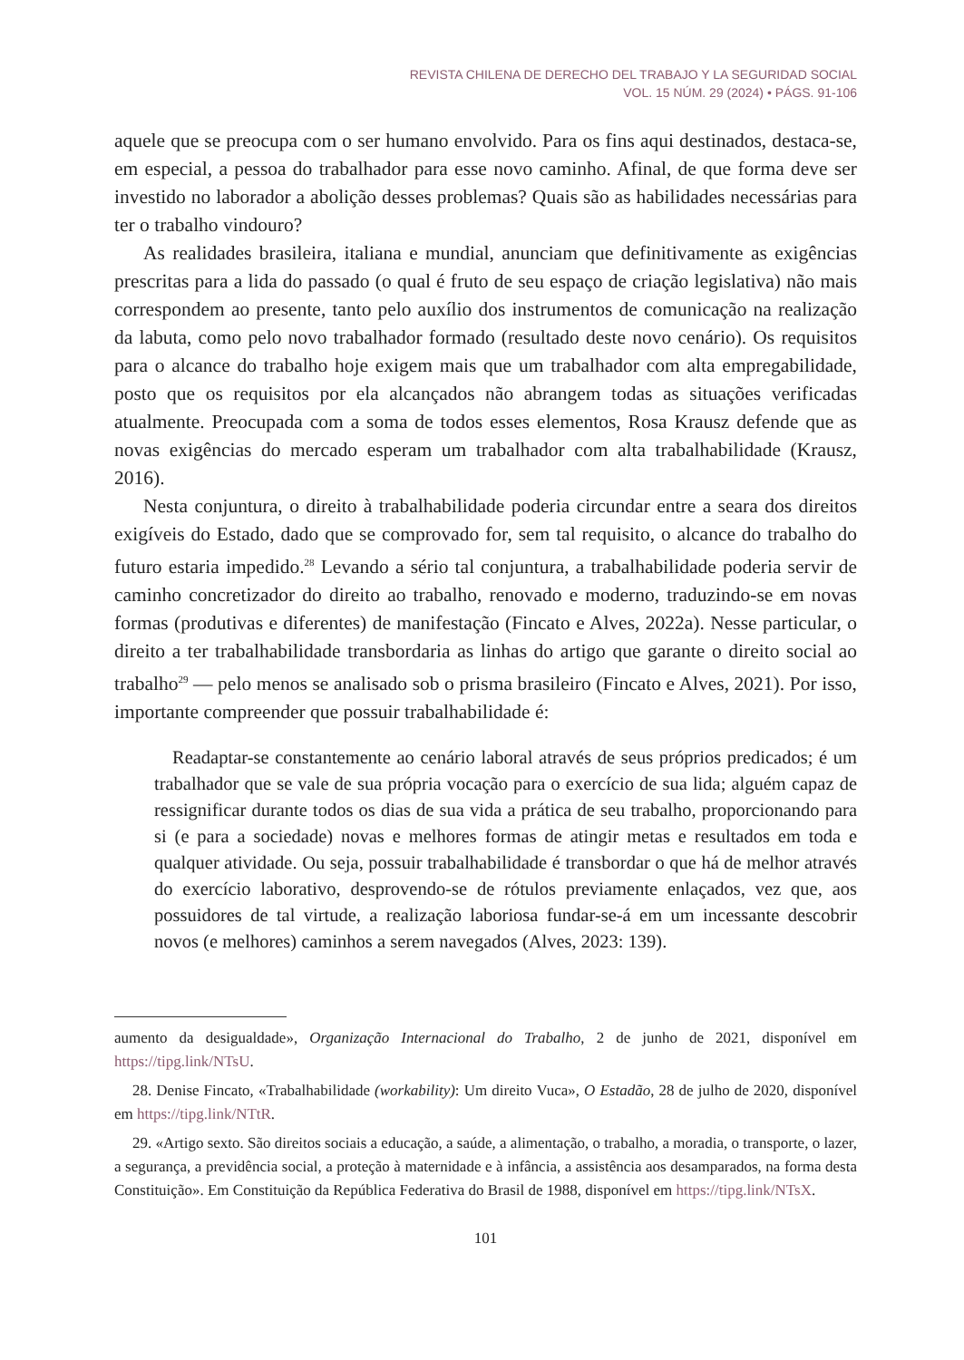REVISTA CHILENA DE DERECHO DEL TRABAJO Y LA SEGURIDAD SOCIAL
VOL. 15 NÚM. 29 (2024) • PÁGS. 91-106
aquele que se preocupa com o ser humano envolvido. Para os fins aqui destinados, destaca-se, em especial, a pessoa do trabalhador para esse novo caminho. Afinal, de que forma deve ser investido no laborador a abolição desses problemas? Quais são as habilidades necessárias para ter o trabalho vindouro?
As realidades brasileira, italiana e mundial, anunciam que definitivamente as exigências prescritas para a lida do passado (o qual é fruto de seu espaço de criação legislativa) não mais correspondem ao presente, tanto pelo auxílio dos instrumentos de comunicação na realização da labuta, como pelo novo trabalhador formado (resultado deste novo cenário). Os requisitos para o alcance do trabalho hoje exigem mais que um trabalhador com alta empregabilidade, posto que os requisitos por ela alcançados não abrangem todas as situações verificadas atualmente. Preocupada com a soma de todos esses elementos, Rosa Krausz defende que as novas exigências do mercado esperam um trabalhador com alta trabalhabilidade (Krausz, 2016).
Nesta conjuntura, o direito à trabalhabilidade poderia circundar entre a seara dos direitos exigíveis do Estado, dado que se comprovado for, sem tal requisito, o alcance do trabalho do futuro estaria impedido.<sup>28</sup> Levando a sério tal conjuntura, a trabalhabilidade poderia servir de caminho concretizador do direito ao trabalho, renovado e moderno, traduzindo-se em novas formas (produtivas e diferentes) de manifestação (Fincato e Alves, 2022a). Nesse particular, o direito a ter trabalhabilidade transbordaria as linhas do artigo que garante o direito social ao trabalho<sup>29</sup> — pelo menos se analisado sob o prisma brasileiro (Fincato e Alves, 2021). Por isso, importante compreender que possuir trabalhabilidade é:
Readaptar-se constantemente ao cenário laboral através de seus próprios predicados; é um trabalhador que se vale de sua própria vocação para o exercício de sua lida; alguém capaz de ressignificar durante todos os dias de sua vida a prática de seu trabalho, proporcionando para si (e para a sociedade) novas e melhores formas de atingir metas e resultados em toda e qualquer atividade. Ou seja, possuir trabalhabilidade é transbordar o que há de melhor através do exercício laborativo, desprovendo-se de rótulos previamente enlaçados, vez que, aos possuidores de tal virtude, a realização laboriosa fundar-se-á em um incessante descobrir novos (e melhores) caminhos a serem navegados (Alves, 2023: 139).
aumento da desigualdade», Organização Internacional do Trabalho, 2 de junho de 2021, disponível em https://tipg.link/NTsU.
28. Denise Fincato, «Trabalhabilidade (workability): Um direito Vuca», O Estadão, 28 de julho de 2020, disponível em https://tipg.link/NTtR.
29. «Artigo sexto. São direitos sociais a educação, a saúde, a alimentação, o trabalho, a moradia, o transporte, o lazer, a segurança, a previdência social, a proteção à maternidade e à infância, a assistência aos desamparados, na forma desta Constituição». Em Constituição da República Federativa do Brasil de 1988, disponível em https://tipg.link/NTsX.
101